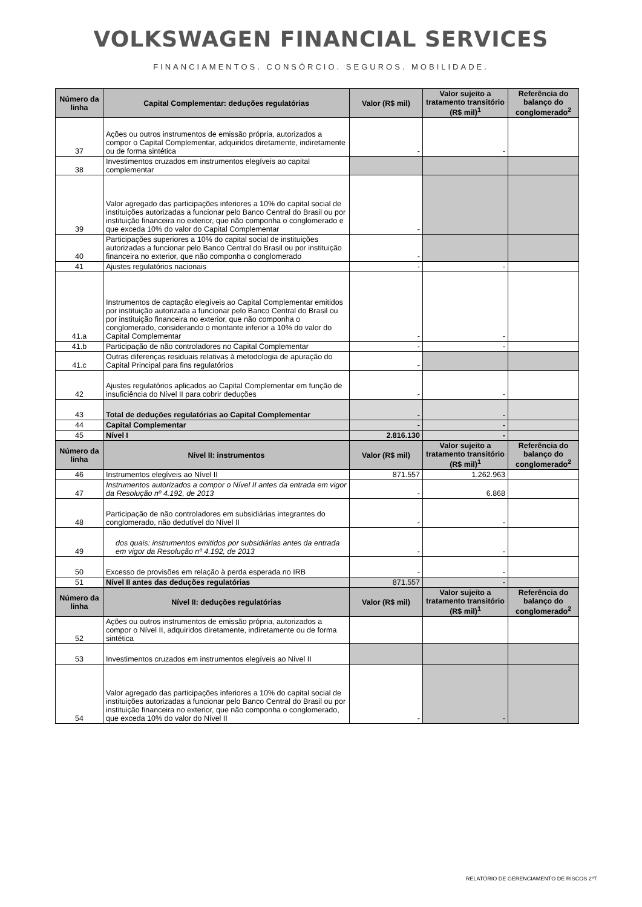VOLKSWAGEN FINANCIAL SERVICES
FINANCIAMENTOS. CONSÓRCIO. SEGUROS. MOBILIDADE.
| Número da linha | Capital Complementar: deduções regulatórias | Valor (R$ mil) | Valor sujeito a tratamento transitório (R$ mil)<sup>1</sup> | Referência do balanço do conglomerado<sup>2</sup> |
| --- | --- | --- | --- | --- |
| 37 | Ações ou outros instrumentos de emissão própria, autorizados a compor o Capital Complementar, adquiridos diretamente, indiretamente ou de forma sintética | - | - | |
| 38 | Investimentos cruzados em instrumentos elegíveis ao capital complementar | | | |
| 39 | Valor agregado das participações inferiores a 10% do capital social de instituições autorizadas a funcionar pelo Banco Central do Brasil ou por instituição financeira no exterior, que não componha o conglomerado e que exceda 10% do valor do Capital Complementar | - | | |
| 40 | Participações superiores a 10% do capital social de instituições autorizadas a funcionar pelo Banco Central do Brasil ou por instituição financeira no exterior, que não componha o conglomerado | - | | |
| 41 | Ajustes regulatórios nacionais | - | - | |
| 41.a | Instrumentos de captação elegíveis ao Capital Complementar emitidos por instituição autorizada a funcionar pelo Banco Central do Brasil ou por instituição financeira no exterior, que não componha o conglomerado, considerando o montante inferior a 10% do valor do Capital Complementar | - | - | |
| 41.b | Participação de não controladores no Capital Complementar | - | - | |
| 41.c | Outras diferenças residuais relativas à metodologia de apuração do Capital Principal para fins regulatórios | - | | |
| 42 | Ajustes regulatórios aplicados ao Capital Complementar em função de insuficiência do Nível II para cobrir deduções | - | - | |
| 43 | Total de deduções regulatórias ao Capital Complementar | - | - | |
| 44 | Capital Complementar | - | - | |
| 45 | Nível I | 2.816.130 | - | |
| Número da linha | Nível II: instrumentos | Valor (R$ mil) | Valor sujeito a tratamento transitório (R$ mil)<sup>1</sup> | Referência do balanço do conglomerado<sup>2</sup> |
| 46 | Instrumentos elegíveis ao Nível II | 871.557 | 1.262.963 | |
| 47 | Instrumentos autorizados a compor o Nível II antes da entrada em vigor da Resolução nº 4.192, de 2013 | - | 6.868 | |
| 48 | Participação de não controladores em subsidiárias integrantes do conglomerado, não dedutível do Nível II | - | - | |
| 49 | dos quais: instrumentos emitidos por subsidiárias antes da entrada em vigor da Resolução nº 4.192, de 2013 | - | - | |
| 50 | Excesso de provisões em relação à perda esperada no IRB | - | - | |
| 51 | Nível II antes das deduções regulatórias | 871.557 | - | |
| Número da linha | Nível II: deduções regulatórias | Valor (R$ mil) | Valor sujeito a tratamento transitório (R$ mil)<sup>1</sup> | Referência do balanço do conglomerado<sup>2</sup> |
| 52 | Ações ou outros instrumentos de emissão própria, autorizados a compor o Nível II, adquiridos diretamente, indiretamente ou de forma sintética | | | |
| 53 | Investimentos cruzados em instrumentos elegíveis ao Nível II | | | |
| 54 | Valor agregado das participações inferiores a 10% do capital social de instituições autorizadas a funcionar pelo Banco Central do Brasil ou por instituição financeira no exterior, que não componha o conglomerado, que exceda 10% do valor do Nível II | - | - | |
RELATÓRIO DE GERENCIAMENTO DE RISCOS 2ºT